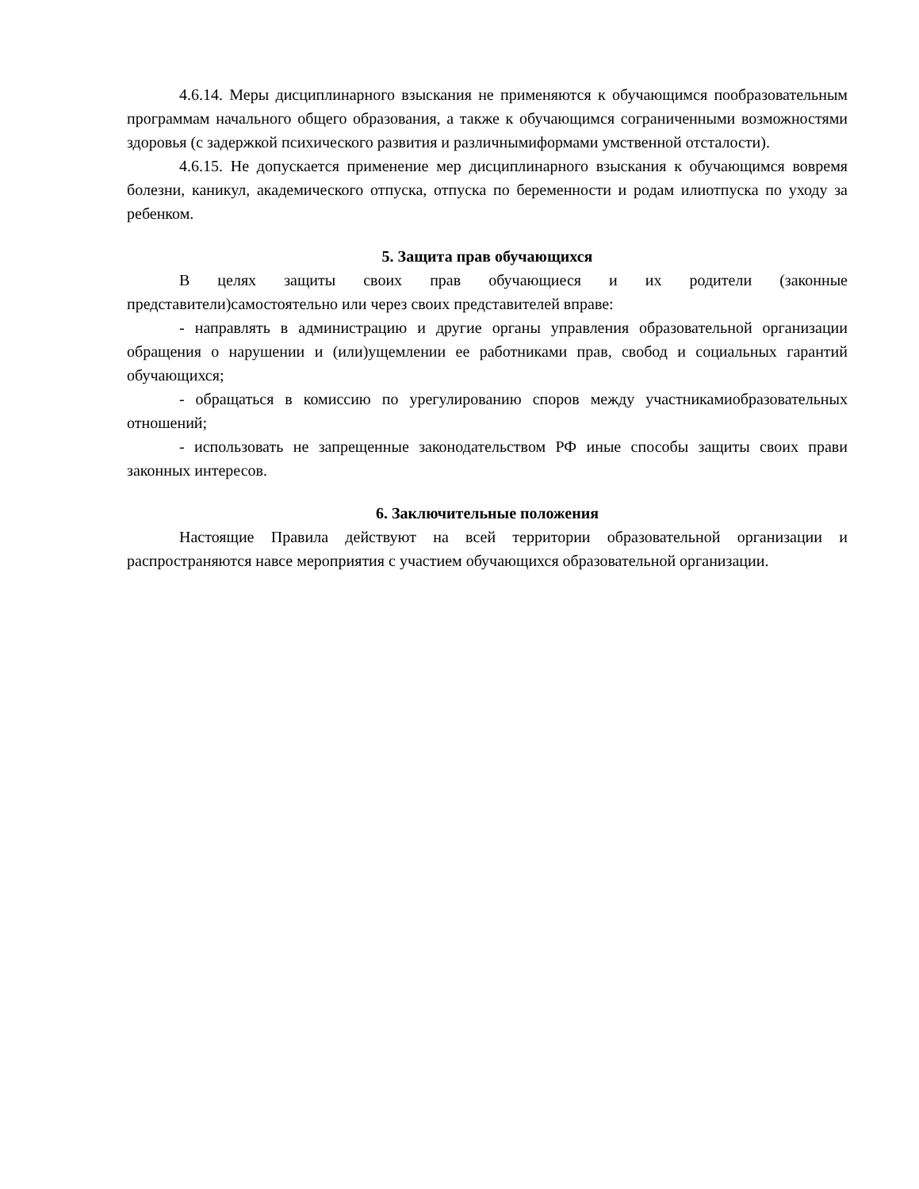4.6.14. Меры дисциплинарного взыскания не применяются к обучающимся пообразовательным программам начального общего образования, а также к обучающимся сограниченными возможностями здоровья (с задержкой психического развития и различнымиформами умственной отсталости).
4.6.15. Не допускается применение мер дисциплинарного взыскания к обучающимся вовремя болезни, каникул, академического отпуска, отпуска по беременности и родам илиотпуска по уходу за ребенком.
5. Защита прав обучающихся
В целях защиты своих прав обучающиеся и их родители (законные представители)самостоятельно или через своих представителей вправе:
- направлять в администрацию и другие органы управления образовательной организации обращения о нарушении и (или)ущемлении ее работниками прав, свобод и социальных гарантий обучающихся;
- обращаться в комиссию по урегулированию споров между участникамиобразовательных отношений;
- использовать не запрещенные законодательством РФ иные способы защиты своих прави законных интересов.
6. Заключительные положения
Настоящие Правила действуют на всей территории образовательной организации и распространяются навсе мероприятия с участием обучающихся образовательной организации.